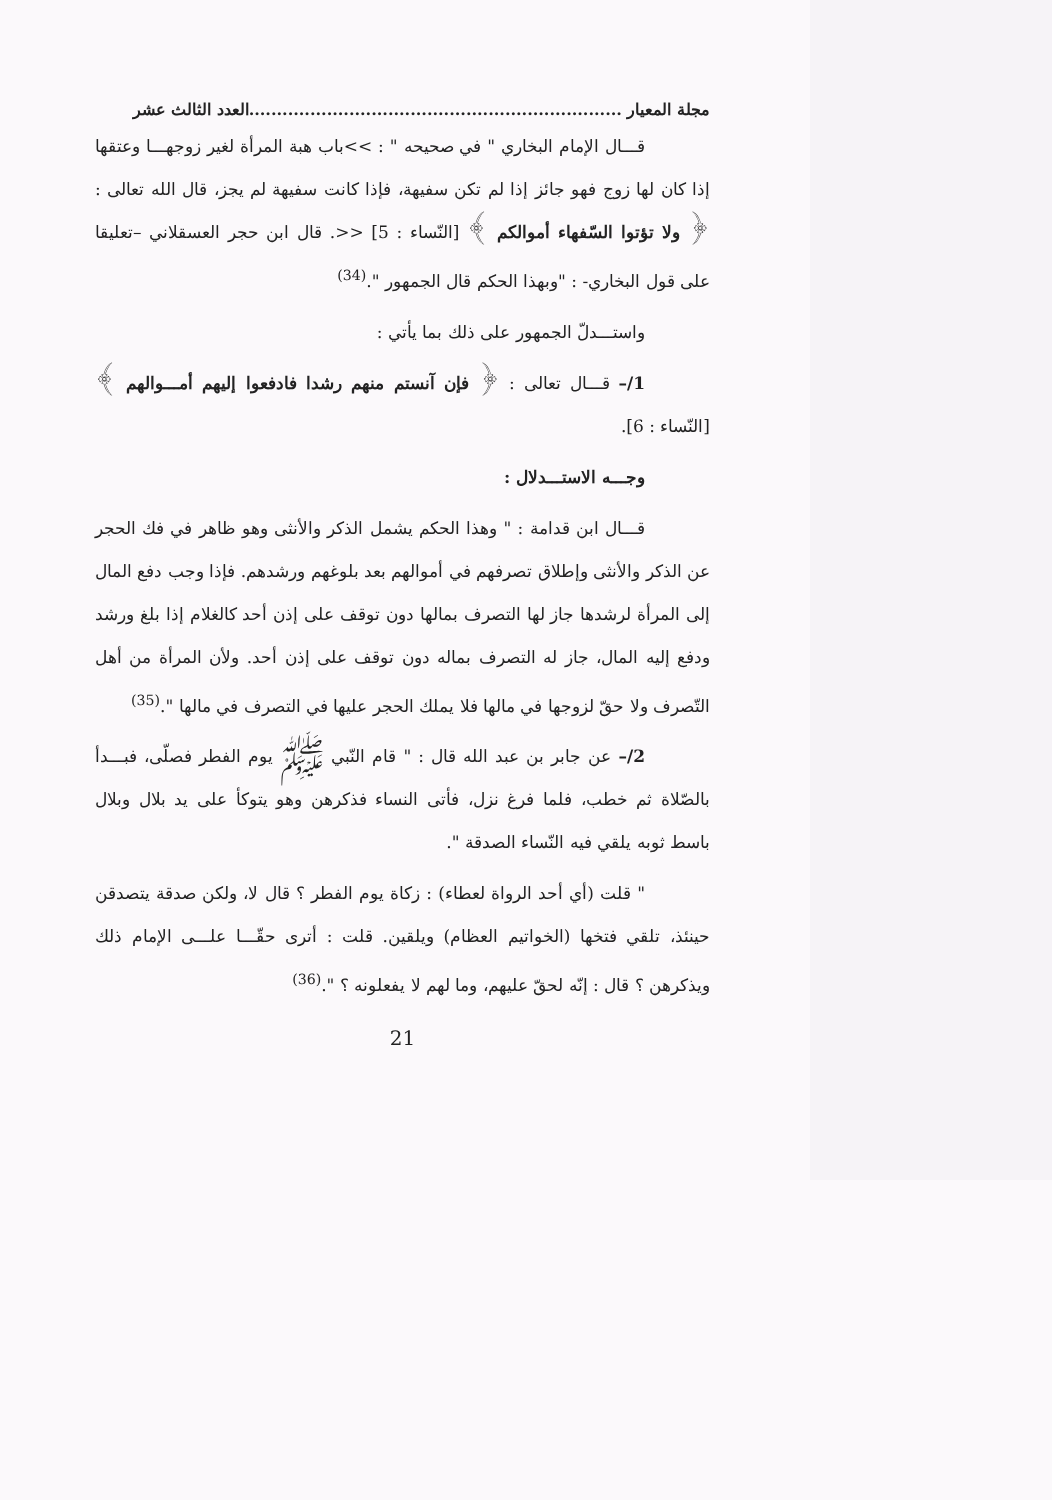مجلة المعيار ...................................................................العدد الثالث عشر
قـــال الإمام البخاري " في صحيحه " : >>باب هبة المرأة لغير زوجهـــا وعتقها إذا كان لها زوج فهو جائز إذا لم تكن سفيهة، فإذا كانت سفيهة لم يجز، قال الله تعالى :﴿ ولا تؤتوا السّفهاء أموالكم ﴾ [النّساء : 5] <<. قال ابن حجر العسقلاني –تعليقا على قول البخاري- : "وبهذا الحكم قال الجمهور ".<sup>(34)</sup>
واستـــدلّ الجمهور على ذلك بما يأتي :
1/– قـــال تعالى : ﴿ فإن آنستم منهم رشدا فادفعوا إليهم أمـــوالهم ﴾ [النّساء : 6].
وجـــه الاستـــدلال :
قـــال ابن قدامة : " وهذا الحكم يشمل الذكر والأنثى وهو ظاهر في فك الحجر عن الذكر والأنثى وإطلاق تصرفهم في أموالهم بعد بلوغهم ورشدهم. فإذا وجب دفع المال إلى المرأة لرشدها جاز لها التصرف بمالها دون توقف على إذن أحد كالغلام إذا بلغ ورشد ودفع إليه المال، جاز له التصرف بماله دون توقف على إذن أحد. ولأن المرأة من أهل التّصرف ولا حقّ لزوجها في مالها فلا يملك الحجر عليها في التصرف في مالها ".<sup>(35)</sup>
2/– عن جابر بن عبد الله قال : " قام النّبي ﷺ يوم الفطر فصلّى، فبـــدأ بالصّلاة ثم خطب، فلما فرغ نزل، فأتى النساء فذكرهن وهو يتوكأ على يد بلال وبلال باسط ثوبه يلقي فيه النّساء الصدقة ".
" قلت (أي أحد الرواة لعطاء) : زكاة يوم الفطر ؟ قال لا، ولكن صدقة يتصدقن حينئذ، تلقي فتخها (الخواتيم العظام) ويلقين. قلت : أترى حقّـــا علـــى الإمام ذلك ويذكرهن ؟ قال : إنّه لحقّ عليهم، وما لهم لا يفعلونه ؟ ".<sup>(36)</sup>
21